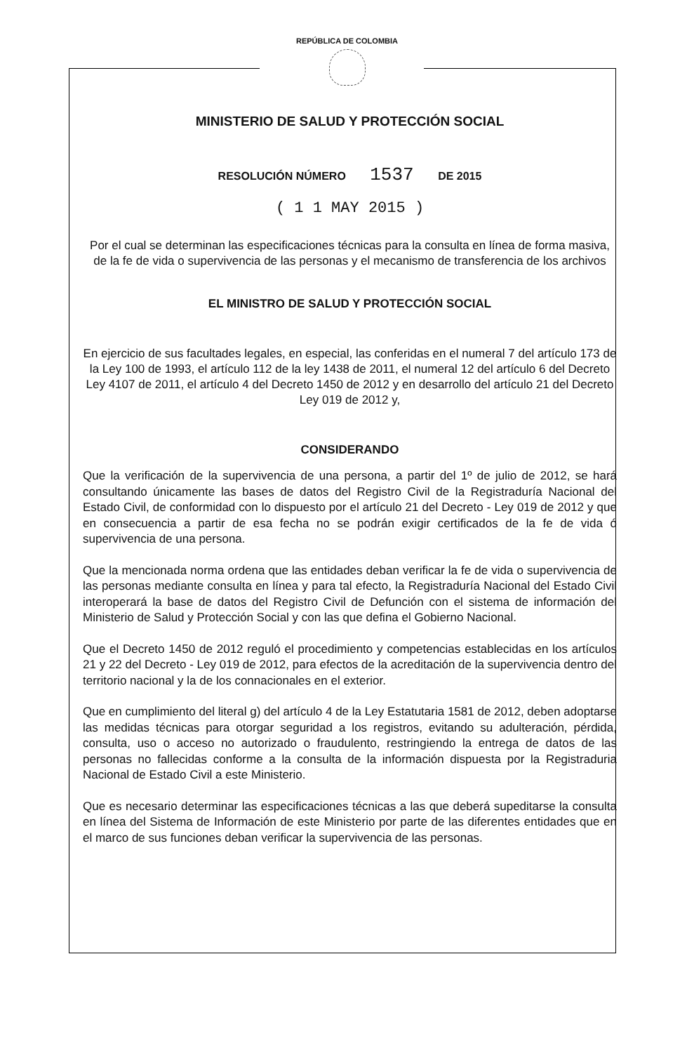REPÚBLICA DE COLOMBIA
MINISTERIO DE SALUD Y PROTECCIÓN SOCIAL
RESOLUCIÓN NÚMERO 1537 DE 2015
( 1 1 MAY 2015 )
Por el cual se determinan las especificaciones técnicas para la consulta en línea de forma masiva, de la fe de vida o supervivencia de las personas y el mecanismo de transferencia de los archivos
EL MINISTRO DE SALUD Y PROTECCIÓN SOCIAL
En ejercicio de sus facultades legales, en especial, las conferidas en el numeral 7 del artículo 173 de la Ley 100 de 1993, el artículo 112 de la ley 1438 de 2011, el numeral 12 del artículo 6 del Decreto Ley 4107 de 2011, el artículo 4 del Decreto 1450 de 2012 y en desarrollo del artículo 21 del Decreto Ley 019 de 2012 y,
CONSIDERANDO
Que la verificación de la supervivencia de una persona, a partir del 1º de julio de 2012, se hará consultando únicamente las bases de datos del Registro Civil de la Registraduría Nacional del Estado Civil, de conformidad con lo dispuesto por el artículo 21 del Decreto - Ley 019 de 2012 y que en consecuencia a partir de esa fecha no se podrán exigir certificados de la fe de vida ó supervivencia de una persona.
Que la mencionada norma ordena que las entidades deban verificar la fe de vida o supervivencia de las personas mediante consulta en línea y para tal efecto, la Registraduría Nacional del Estado Civil interoperará la base de datos del Registro Civil de Defunción con el sistema de información del Ministerio de Salud y Protección Social y con las que defina el Gobierno Nacional.
Que el Decreto 1450 de 2012 reguló el procedimiento y competencias establecidas en los artículos 21 y 22 del Decreto - Ley 019 de 2012, para efectos de la acreditación de la supervivencia dentro del territorio nacional y la de los connacionales en el exterior.
Que en cumplimiento del literal g) del artículo 4 de la Ley Estatutaria 1581 de 2012, deben adoptarse las medidas técnicas para otorgar seguridad a los registros, evitando su adulteración, pérdida, consulta, uso o acceso no autorizado o fraudulento, restringiendo la entrega de datos de las personas no fallecidas conforme a la consulta de la información dispuesta por la Registraduria Nacional de Estado Civil a este Ministerio.
Que es necesario determinar las especificaciones técnicas a las que deberá supeditarse la consulta en línea del Sistema de Información de este Ministerio por parte de las diferentes entidades que en el marco de sus funciones deban verificar la supervivencia de las personas.